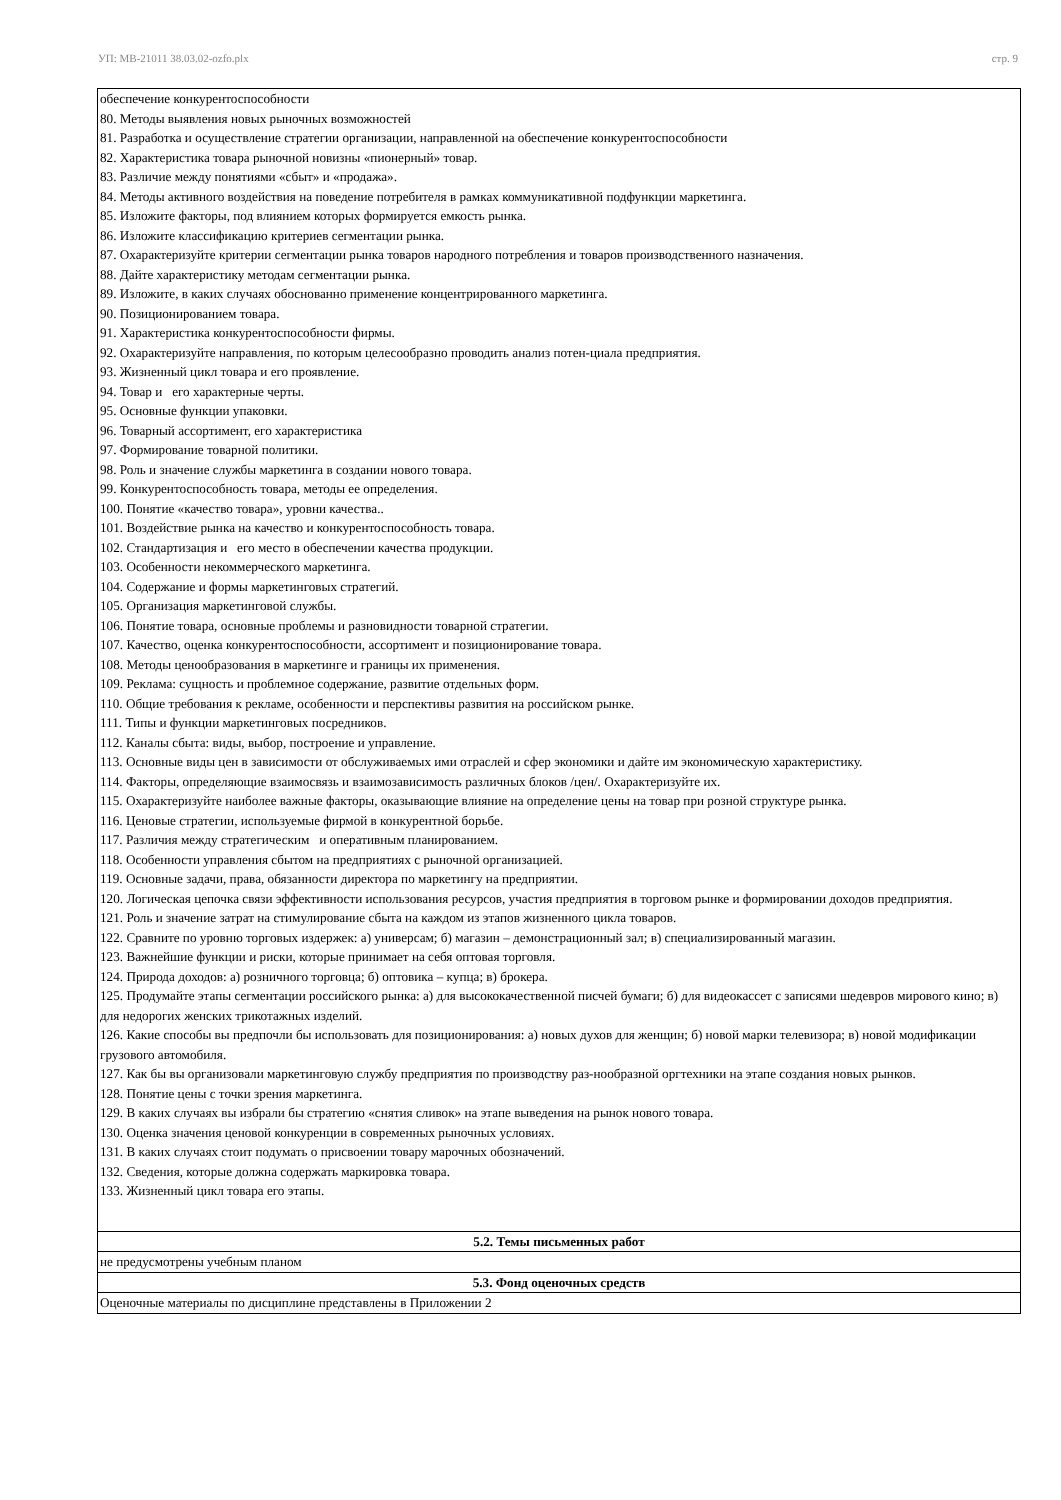УП: MB-21011 38.03.02-ozfo.plx стр. 9
| обеспечение конкурентоспособности 80. Методы выявления новых рыночных возможностей 81. Разработка и осуществление стратегии организации, направленной на обеспечение конкурентоспособности 82. Характеристика товара рыночной новизны «пионерный» товар. 83. Различие между понятиями «сбыт» и «продажа». 84. Методы активного воздействия на поведение потребителя в рамках коммуникативной подфункции маркетинга. 85. Изложите факторы, под влиянием которых формируется емкость рынка. 86. Изложите классификацию критериев сегментации рынка. 87. Охарактеризуйте критерии сегментации рынка товаров народного потребления и товаров производственного назначения. 88. Дайте характеристику методам сегментации рынка. 89. Изложите, в каких случаях обоснованно применение концентрированного маркетинга. 90. Позиционированием товара. 91. Характеристика конкурентоспособности фирмы. 92. Охарактеризуйте направления, по которым целесообразно проводить анализ потен-циала предприятия. 93. Жизненный цикл товара и его проявление. 94. Товар и его характерные черты. 95. Основные функции упаковки. 96. Товарный ассортимент, его характеристика 97. Формирование товарной политики. 98. Роль и значение службы маркетинга в создании нового товара. 99. Конкурентоспособность товара, методы ее определения. 100. Понятие «качество товара», уровни качества.. 101. Воздействие рынка на качество и конкурентоспособность товара. 102. Стандартизация и его место в обеспечении качества продукции. 103. Особенности некоммерческого маркетинга. 104. Содержание и формы маркетинговых стратегий. 105. Организация маркетинговой службы. 106. Понятие товара, основные проблемы и разновидности товарной стратегии. 107. Качество, оценка конкурентоспособности, ассортимент и позиционирование товара. 108. Методы ценообразования в маркетинге и границы их применения. 109. Реклама: сущность и проблемное содержание, развитие отдельных форм. 110. Общие требования к рекламе, особенности и перспективы развития на российском рынке. 111. Типы и функции маркетинговых посредников. 112. Каналы сбыта: виды, выбор, построение и управление. 113. Основные виды цен в зависимости от обслуживаемых ими отраслей и сфер экономики и дайте им экономическую характеристику. 114. Факторы, определяющие взаимосвязь и взаимозависимость различных блоков /цен/. Охарактеризуйте их. 115. Охарактеризуйте наиболее важные факторы, оказывающие влияние на определение цены на товар при розной структуре рынка. 116. Ценовые стратегии, используемые фирмой в конкурентной борьбе. 117. Различия между стратегическим и оперативным планированием. 118. Особенности управления сбытом на предприятиях с рыночной организацией. 119. Основные задачи, права, обязанности директора по маркетингу на предприятии. 120. Логическая цепочка связи эффективности использования ресурсов, участия предприятия в торговом рынке и формировании доходов предприятия. 121. Роль и значение затрат на стимулирование сбыта на каждом из этапов жизненного цикла товаров. 122. Сравните по уровню торговых издержек: а) универсам; б) магазин – демонстрационный зал; в) специализированный магазин. 123. Важнейшие функции и риски, которые принимает на себя оптовая торговля. 124. Природа доходов: а) розничного торговца; б) оптовика – купца; в) брокера. 125. Продумайте этапы сегментации российского рынка: а) для высококачественной писчей бумаги; б) для видеокассет с записями шедевров мирового кино; в) для недорогих женских трикотажных изделий. 126. Какие способы вы предпочли бы использовать для позиционирования: а) новых духов для женщин; б) новой марки телевизора; в) новой модификации грузового автомобиля. 127. Как бы вы организовали маркетинговую службу предприятия по производству раз-нообразной оргтехники на этапе создания новых рынков. 128. Понятие цены с точки зрения маркетинга. 129. В каких случаях вы избрали бы стратегию «снятия сливок» на этапе выведения на рынок нового товара. 130. Оценка значения ценовой конкуренции в современных рыночных условиях. 131. В каких случаях стоит подумать о присвоении товару марочных обозначений. 132. Сведения, которые должна содержать маркировка товара. 133. Жизненный цикл товара его этапы. |
| 5.2. Темы письменных работ |
| не предусмотрены учебным планом |
| 5.3. Фонд оценочных средств |
| Оценочные материалы по дисциплине представлены в Приложении 2 |